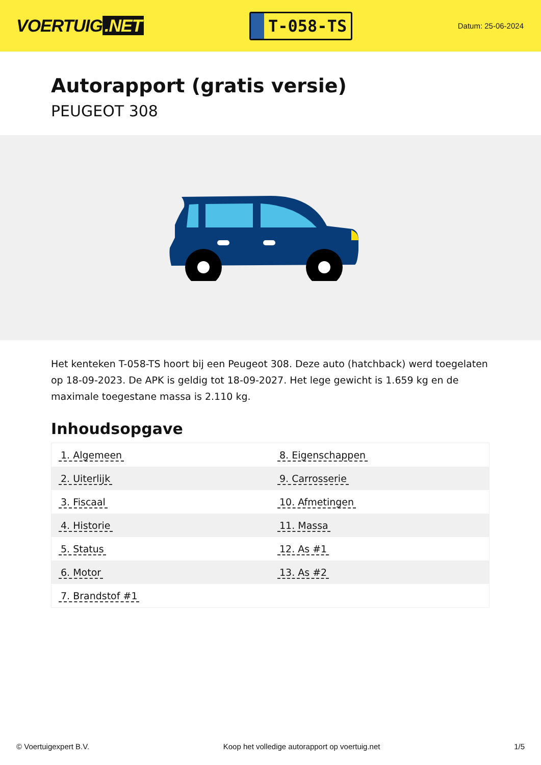VOERTUIG.NET
T-058-TS
Datum: 25-06-2024
Autorapport (gratis versie)
PEUGEOT 308
Het kenteken T-058-TS hoort bij een Peugeot 308. Deze auto (hatchback) werd toegelaten op 18-09-2023. De APK is geldig tot 18-09-2027. Het lege gewicht is 1.659 kg en de maximale toegestane massa is 2.110 kg.
Inhoudsopgave
| 1. Algemeen | 8. Eigenschappen |
| 2. Uiterlijk | 9. Carrosserie |
| 3. Fiscaal | 10. Afmetingen |
| 4. Historie | 11. Massa |
| 5. Status | 12. As #1 |
| 6. Motor | 13. As #2 |
| 7. Brandstof #1 | |
© Voertuigexpert B.V. Koop het volledige autorapport op voertuig.net
1/5